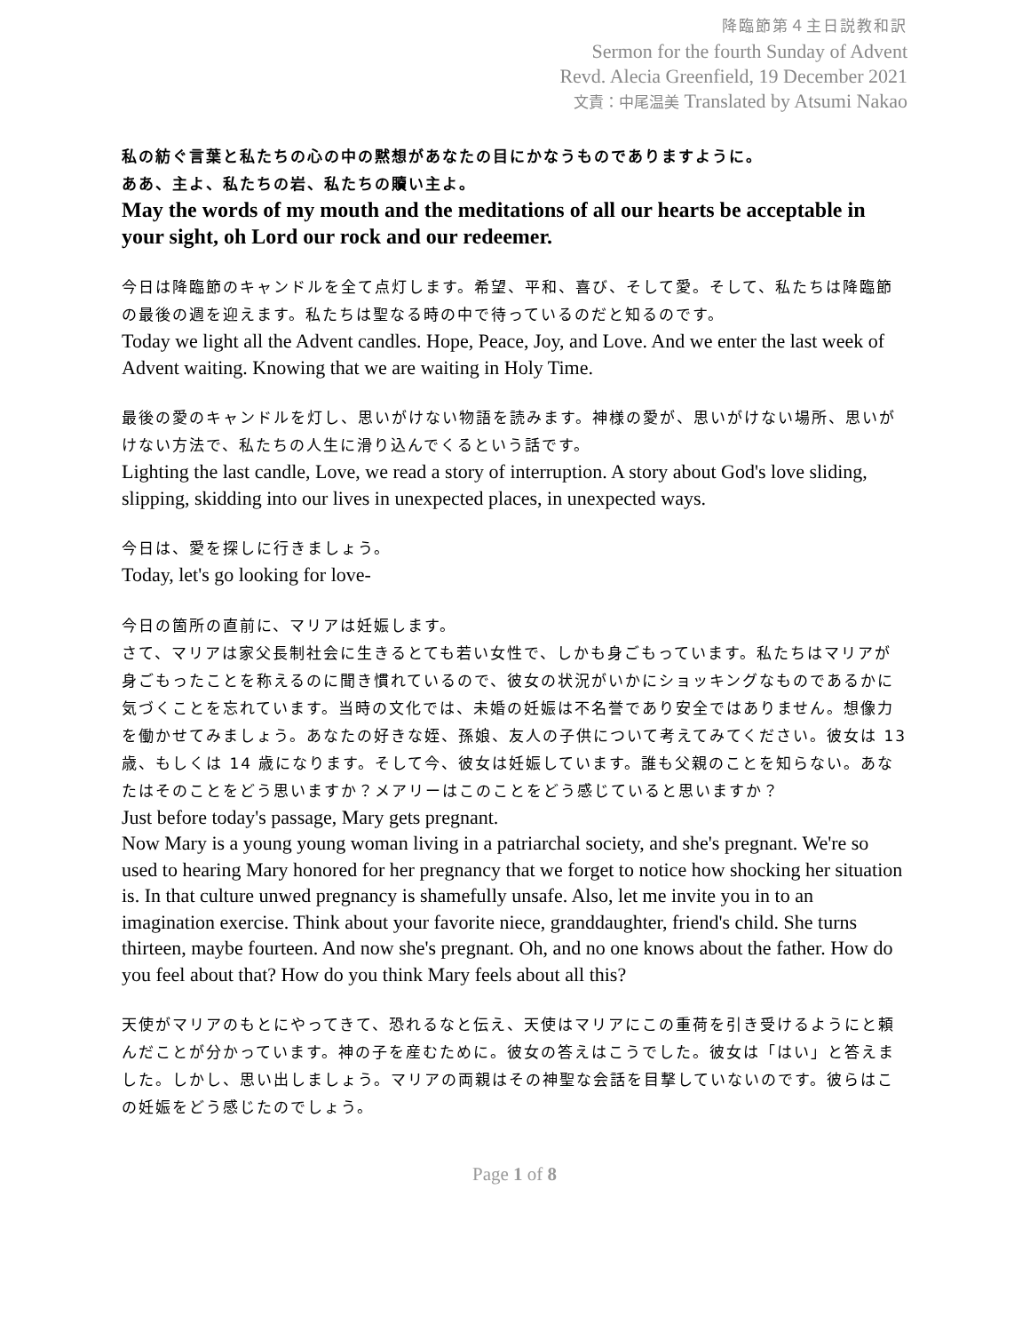降臨節第４主日説教和訳
Sermon for the fourth Sunday of Advent
Revd. Alecia Greenfield, 19 December 2021
文責：中尾温美 Translated by Atsumi Nakao
私の紡ぐ言葉と私たちの心の中の黙想があなたの目にかなうものでありますように。
ああ、主よ、私たちの岩、私たちの贖い主よ。
May the words of my mouth and the meditations of all our hearts be acceptable in your sight, oh Lord our rock and our redeemer.
今日は降臨節のキャンドルを全て点灯します。希望、平和、喜び、そして愛。そして、私たちは降臨節の最後の週を迎えます。私たちは聖なる時の中で待っているのだと知るのです。
Today we light all the Advent candles. Hope, Peace, Joy, and Love. And we enter the last week of Advent waiting. Knowing that we are waiting in Holy Time.
最後の愛のキャンドルを灯し、思いがけない物語を読みます。神様の愛が、思いがけない場所、思いがけない方法で、私たちの人生に滑り込んでくるという話です。
Lighting the last candle, Love, we read a story of interruption. A story about God's love sliding, slipping, skidding into our lives in unexpected places, in unexpected ways.
今日は、愛を探しに行きましょう。
Today, let's go looking for love-
今日の箇所の直前に、マリアは妊娠します。
さて、マリアは家父長制社会に生きるとても若い女性で、しかも身ごもっています。私たちはマリアが身ごもったことを称えるのに聞き慣れているので、彼女の状況がいかにショッキングなものであるかに気づくことを忘れています。当時の文化では、未婚の妊娠は不名誉であり安全ではありません。想像力を働かせてみましょう。あなたの好きな姪、孫娘、友人の子供について考えてみてください。彼女は 13 歳、もしくは 14 歳になります。そして今、彼女は妊娠しています。誰も父親のことを知らない。あなたはそのことをどう思いますか？メアリーはこのことをどう感じていると思いますか？
Just before today's passage, Mary gets pregnant.
Now Mary is a young young woman living in a patriarchal society, and she's pregnant. We're so used to hearing Mary honored for her pregnancy that we forget to notice how shocking her situation is. In that culture unwed pregnancy is shamefully unsafe. Also, let me invite you in to an imagination exercise. Think about your favorite niece, granddaughter, friend's child. She turns thirteen, maybe fourteen. And now she's pregnant. Oh, and no one knows about the father. How do you feel about that? How do you think Mary feels about all this?
天使がマリアのもとにやってきて、恐れるなと伝え、天使はマリアにこの重荷を引き受けるようにと頼んだことが分かっています。神の子を産むために。彼女の答えはこうでした。彼女は「はい」と答えました。しかし、思い出しましょう。マリアの両親はその神聖な会話を目撃していないのです。彼らはこの妊娠をどう感じたのでしょう。
Page 1 of 8